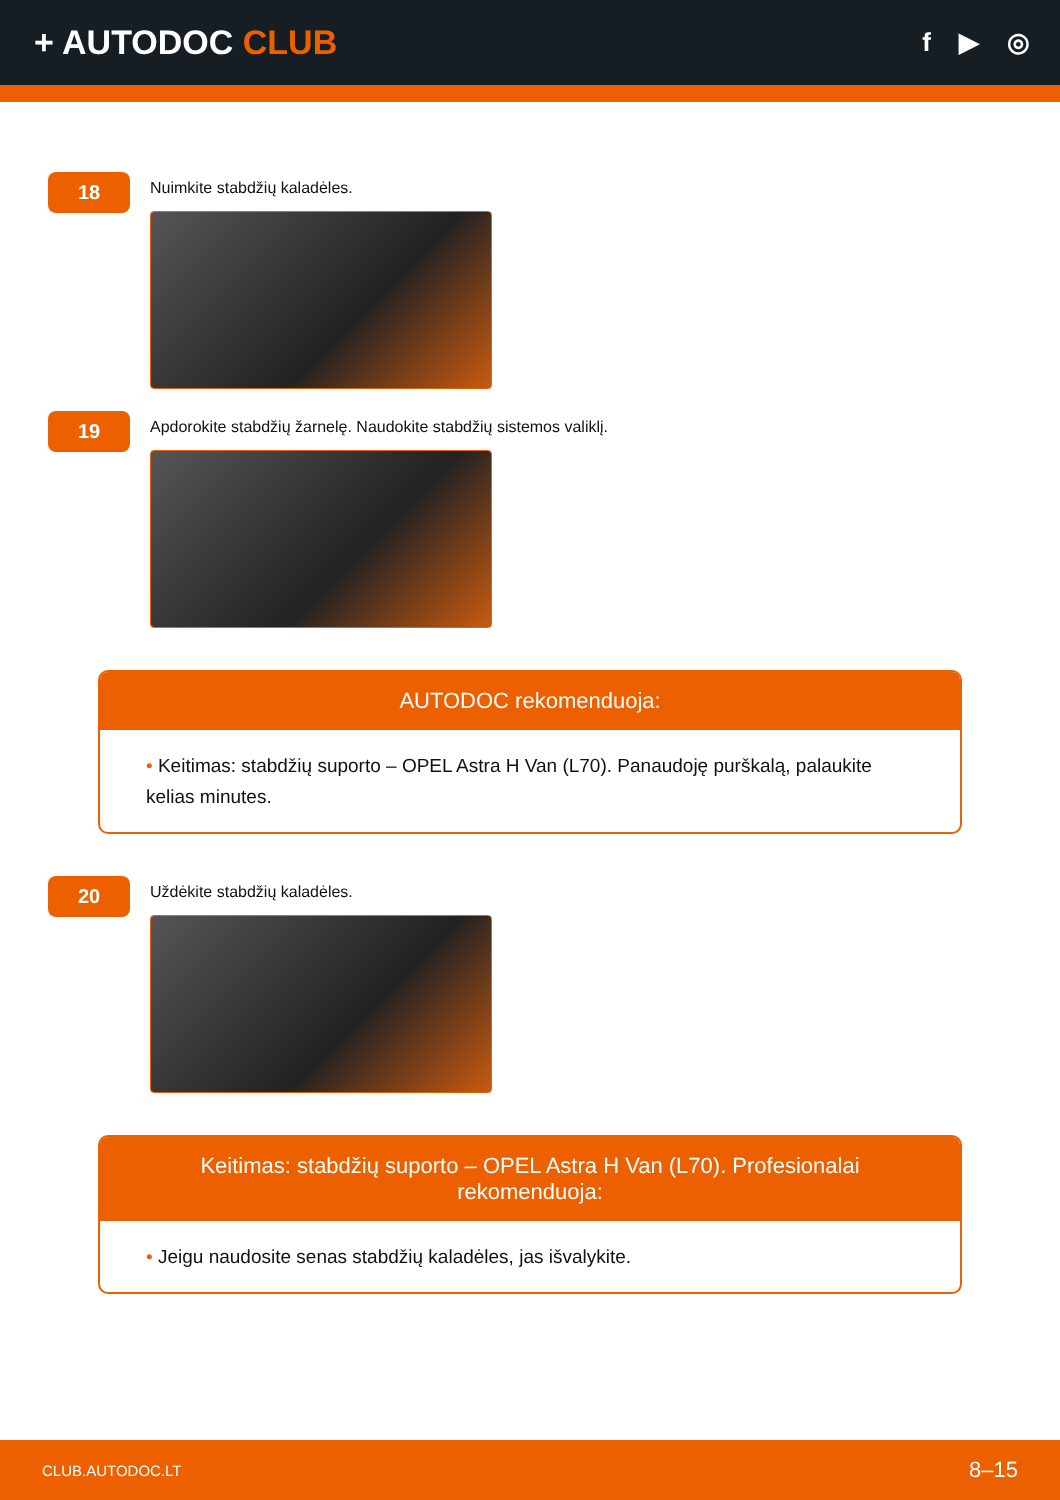+ AUTODOC CLUB
f ▶ ◎
18
Nuimkite stabdžių kaladėles.
19
Apdorokite stabdžių žarnelę. Naudokite stabdžių sistemos valiklį.
AUTODOC rekomenduoja:
• Keitimas: stabdžių suporto – OPEL Astra H Van (L70). Panaudoję purškalą, palaukite kelias minutes.
20
Uždėkite stabdžių kaladėles.
Keitimas: stabdžių suporto – OPEL Astra H Van (L70). Profesionalai rekomenduoja:
• Jeigu naudosite senas stabdžių kaladėles, jas išvalykite.
CLUB.AUTODOC.LT 8–15